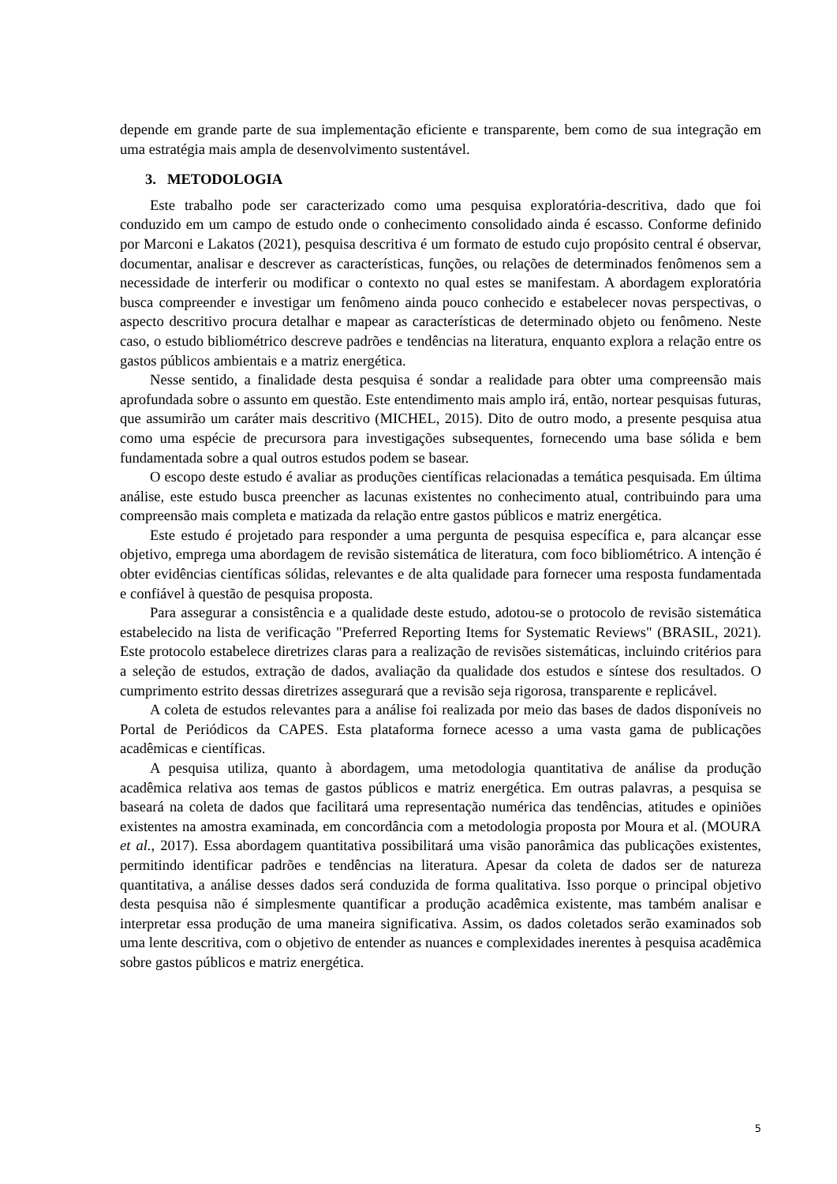depende em grande parte de sua implementação eficiente e transparente, bem como de sua integração em uma estratégia mais ampla de desenvolvimento sustentável.
3. METODOLOGIA
Este trabalho pode ser caracterizado como uma pesquisa exploratória-descritiva, dado que foi conduzido em um campo de estudo onde o conhecimento consolidado ainda é escasso. Conforme definido por Marconi e Lakatos (2021), pesquisa descritiva é um formato de estudo cujo propósito central é observar, documentar, analisar e descrever as características, funções, ou relações de determinados fenômenos sem a necessidade de interferir ou modificar o contexto no qual estes se manifestam. A abordagem exploratória busca compreender e investigar um fenômeno ainda pouco conhecido e estabelecer novas perspectivas, o aspecto descritivo procura detalhar e mapear as características de determinado objeto ou fenômeno. Neste caso, o estudo bibliométrico descreve padrões e tendências na literatura, enquanto explora a relação entre os gastos públicos ambientais e a matriz energética.
Nesse sentido, a finalidade desta pesquisa é sondar a realidade para obter uma compreensão mais aprofundada sobre o assunto em questão. Este entendimento mais amplo irá, então, nortear pesquisas futuras, que assumirão um caráter mais descritivo (MICHEL, 2015). Dito de outro modo, a presente pesquisa atua como uma espécie de precursora para investigações subsequentes, fornecendo uma base sólida e bem fundamentada sobre a qual outros estudos podem se basear.
O escopo deste estudo é avaliar as produções científicas relacionadas a temática pesquisada. Em última análise, este estudo busca preencher as lacunas existentes no conhecimento atual, contribuindo para uma compreensão mais completa e matizada da relação entre gastos públicos e matriz energética.
Este estudo é projetado para responder a uma pergunta de pesquisa específica e, para alcançar esse objetivo, emprega uma abordagem de revisão sistemática de literatura, com foco bibliométrico. A intenção é obter evidências científicas sólidas, relevantes e de alta qualidade para fornecer uma resposta fundamentada e confiável à questão de pesquisa proposta.
Para assegurar a consistência e a qualidade deste estudo, adotou-se o protocolo de revisão sistemática estabelecido na lista de verificação "Preferred Reporting Items for Systematic Reviews" (BRASIL, 2021). Este protocolo estabelece diretrizes claras para a realização de revisões sistemáticas, incluindo critérios para a seleção de estudos, extração de dados, avaliação da qualidade dos estudos e síntese dos resultados. O cumprimento estrito dessas diretrizes assegurará que a revisão seja rigorosa, transparente e replicável.
A coleta de estudos relevantes para a análise foi realizada por meio das bases de dados disponíveis no Portal de Periódicos da CAPES. Esta plataforma fornece acesso a uma vasta gama de publicações acadêmicas e científicas.
A pesquisa utiliza, quanto à abordagem, uma metodologia quantitativa de análise da produção acadêmica relativa aos temas de gastos públicos e matriz energética. Em outras palavras, a pesquisa se baseará na coleta de dados que facilitará uma representação numérica das tendências, atitudes e opiniões existentes na amostra examinada, em concordância com a metodologia proposta por Moura et al. (MOURA et al., 2017). Essa abordagem quantitativa possibilitará uma visão panorâmica das publicações existentes, permitindo identificar padrões e tendências na literatura. Apesar da coleta de dados ser de natureza quantitativa, a análise desses dados será conduzida de forma qualitativa. Isso porque o principal objetivo desta pesquisa não é simplesmente quantificar a produção acadêmica existente, mas também analisar e interpretar essa produção de uma maneira significativa. Assim, os dados coletados serão examinados sob uma lente descritiva, com o objetivo de entender as nuances e complexidades inerentes à pesquisa acadêmica sobre gastos públicos e matriz energética.
5